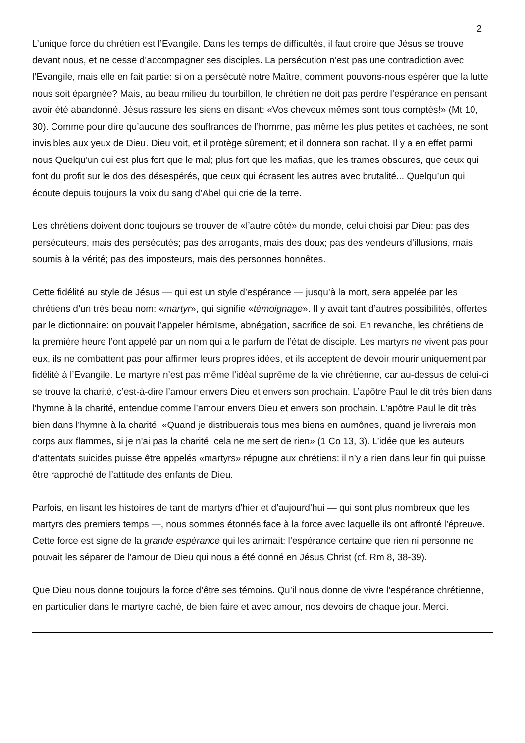2
L’unique force du chrétien est l’Evangile. Dans les temps de difficultés, il faut croire que Jésus se trouve devant nous, et ne cesse d’accompagner ses disciples. La persécution n’est pas une contradiction avec l’Evangile, mais elle en fait partie: si on a persécuté notre Maître, comment pouvons-nous espérer que la lutte nous soit épargnée? Mais, au beau milieu du tourbillon, le chrétien ne doit pas perdre l’espérance en pensant avoir été abandonné. Jésus rassure les siens en disant: «Vos cheveux mêmes sont tous comptés!» (Mt 10, 30). Comme pour dire qu’aucune des souffrances de l’homme, pas même les plus petites et cachées, ne sont invisibles aux yeux de Dieu. Dieu voit, et il protège sûrement; et il donnera son rachat. Il y a en effet parmi nous Quelqu’un qui est plus fort que le mal; plus fort que les mafias, que les trames obscures, que ceux qui font du profit sur le dos des désespérés, que ceux qui écrasent les autres avec brutalité... Quelqu’un qui écoute depuis toujours la voix du sang d’Abel qui crie de la terre.
Les chrétiens doivent donc toujours se trouver de «l’autre côté» du monde, celui choisi par Dieu: pas des persécuteurs, mais des persécutés; pas des arrogants, mais des doux; pas des vendeurs d’illusions, mais soumis à la vérité; pas des imposteurs, mais des personnes honnêtes.
Cette fidélité au style de Jésus — qui est un style d’espérance — jusqu’à la mort, sera appelée par les chrétiens d’un très beau nom: «martyr», qui signifie «témoignage». Il y avait tant d’autres possibilités, offertes par le dictionnaire: on pouvait l’appeler héroïsme, abnégation, sacrifice de soi. En revanche, les chrétiens de la première heure l’ont appelé par un nom qui a le parfum de l’état de disciple. Les martyrs ne vivent pas pour eux, ils ne combattent pas pour affirmer leurs propres idées, et ils acceptent de devoir mourir uniquement par fidélité à l’Evangile. Le martyre n’est pas même l’idéal suprême de la vie chrétienne, car au-dessus de celui-ci se trouve la charité, c’est-à-dire l’amour envers Dieu et envers son prochain. L’apôtre Paul le dit très bien dans l’hymne à la charité, entendue comme l’amour envers Dieu et envers son prochain. L’apôtre Paul le dit très bien dans l’hymne à la charité: «Quand je distribuerais tous mes biens en aumônes, quand je livrerais mon corps aux flammes, si je n'ai pas la charité, cela ne me sert de rien» (1 Co 13, 3). L’idée que les auteurs d’attentats suicides puisse être appelés «martyrs» répugne aux chrétiens: il n’y a rien dans leur fin qui puisse être rapproché de l’attitude des enfants de Dieu.
Parfois, en lisant les histoires de tant de martyrs d’hier et d’aujourd’hui — qui sont plus nombreux que les martyrs des premiers temps —, nous sommes étonnés face à la force avec laquelle ils ont affronté l’épreuve. Cette force est signe de la grande espérance qui les animait: l’espérance certaine que rien ni personne ne pouvait les séparer de l’amour de Dieu qui nous a été donné en Jésus Christ (cf. Rm 8, 38-39).
Que Dieu nous donne toujours la force d’être ses témoins. Qu’il nous donne de vivre l’espérance chrétienne, en particulier dans le martyre caché, de bien faire et avec amour, nos devoirs de chaque jour. Merci.